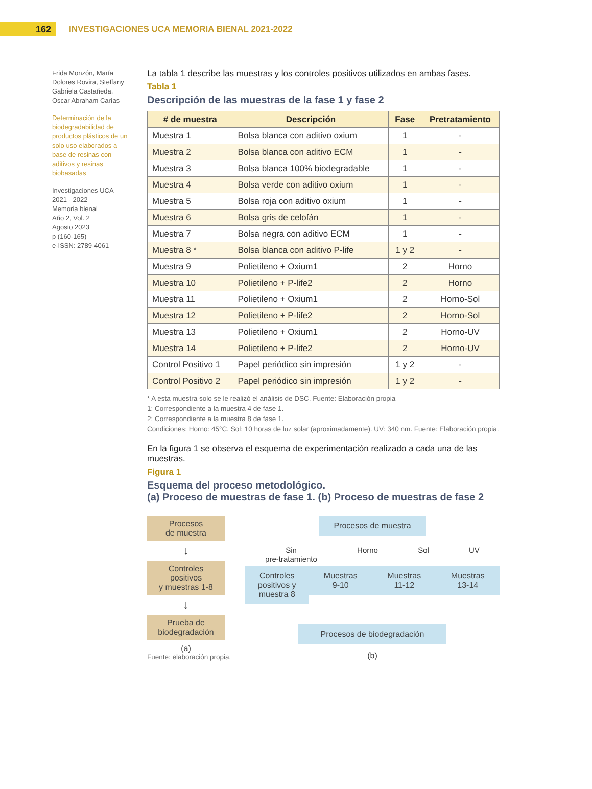162
INVESTIGACIONES UCA MEMORIA BIENAL 2021-2022
Frida Monzón, María Dolores Rovira, Steffany Gabriela Castañeda, Oscar Abraham Carías
Determinación de la biodegradabilidad de productos plásticos de un solo uso elaborados a base de resinas con aditivos y resinas biobasadas
Investigaciones UCA
2021 - 2022
Memoria bienal
Año 2, Vol. 2
Agosto 2023
p (160-165)
e-ISSN: 2789-4061
La tabla 1 describe las muestras y los controles positivos utilizados en ambas fases.
Tabla 1
Descripción de las muestras de la fase 1 y fase 2
| # de muestra | Descripción | Fase | Pretratamiento |
| --- | --- | --- | --- |
| Muestra 1 | Bolsa blanca con aditivo oxium | 1 | - |
| Muestra 2 | Bolsa blanca con aditivo ECM | 1 | - |
| Muestra 3 | Bolsa blanca 100% biodegradable | 1 | - |
| Muestra 4 | Bolsa verde con aditivo oxium | 1 | - |
| Muestra 5 | Bolsa roja con aditivo oxium | 1 | - |
| Muestra 6 | Bolsa gris de celofán | 1 | - |
| Muestra 7 | Bolsa negra con aditivo ECM | 1 | - |
| Muestra 8 * | Bolsa blanca con aditivo P-life | 1 y 2 | - |
| Muestra 9 | Polietileno + Oxium1 | 2 | Horno |
| Muestra 10 | Polietileno + P-life2 | 2 | Horno |
| Muestra 11 | Polietileno + Oxium1 | 2 | Horno-Sol |
| Muestra 12 | Polietileno + P-life2 | 2 | Horno-Sol |
| Muestra 13 | Polietileno + Oxium1 | 2 | Horno-UV |
| Muestra 14 | Polietileno + P-life2 | 2 | Horno-UV |
| Control Positivo 1 | Papel periódico sin impresión | 1 y 2 | - |
| Control Positivo 2 | Papel periódico sin impresión | 1 y 2 | - |
* A esta muestra solo se le realizó el análisis de DSC. Fuente: Elaboración propia
1: Correspondiente a la muestra 4 de fase 1.
2: Correspondiente a la muestra 8 de fase 1.
Condiciones: Horno: 45°C. Sol: 10 horas de luz solar (aproximadamente). UV: 340 nm. Fuente: Elaboración propia.
En la figura 1 se observa el esquema de experimentación realizado a cada una de las muestras.
Figura 1
Esquema del proceso metodológico.
(a) Proceso de muestras de fase 1. (b) Proceso de muestras de fase 2
Procesos
de muestra
↓
Controles
positivos
y muestras 1-8
↓
Prueba de
biodegradación
(a)
Fuente: elaboración propia.
Procesos de muestra
Sin
pre-tratamiento Horno Sol UV
Controles positivos y muestra 8
Muestras
9-10
Muestras
11-12
Muestras
13-14
Procesos de biodegradación
(b)